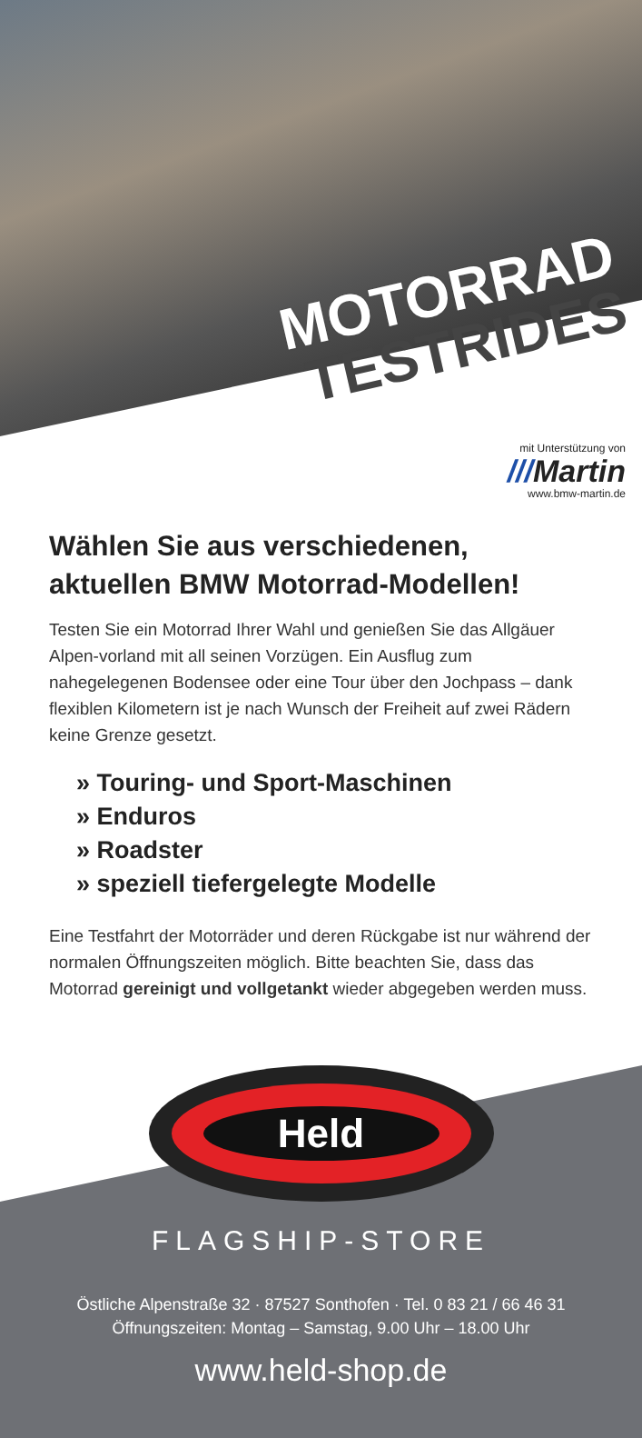MOTORRAD
TESTRIDES
mit Unterstützung von
///Martin
www.bmw-martin.de
Wählen Sie aus verschiedenen, aktuellen BMW Motorrad-Modellen!
Testen Sie ein Motorrad Ihrer Wahl und genießen Sie das Allgäuer Alpen-vorland mit all seinen Vorzügen. Ein Ausflug zum nahegelegenen Bodensee oder eine Tour über den Jochpass – dank flexiblen Kilometern ist je nach Wunsch der Freiheit auf zwei Rädern keine Grenze gesetzt.
» Touring- und Sport-Maschinen
» Enduros
» Roadster
» speziell tiefergelegte Modelle
Eine Testfahrt der Motorräder und deren Rückgabe ist nur während der normalen Öffnungszeiten möglich. Bitte beachten Sie, dass das Motorrad gereinigt und vollgetankt wieder abgegeben werden muss.
Held
FLAGSHIP-STORE
Östliche Alpenstraße 32 · 87527 Sonthofen · Tel. 0 83 21 / 66 46 31
Öffnungszeiten: Montag – Samstag, 9.00 Uhr – 18.00 Uhr
www.held-shop.de